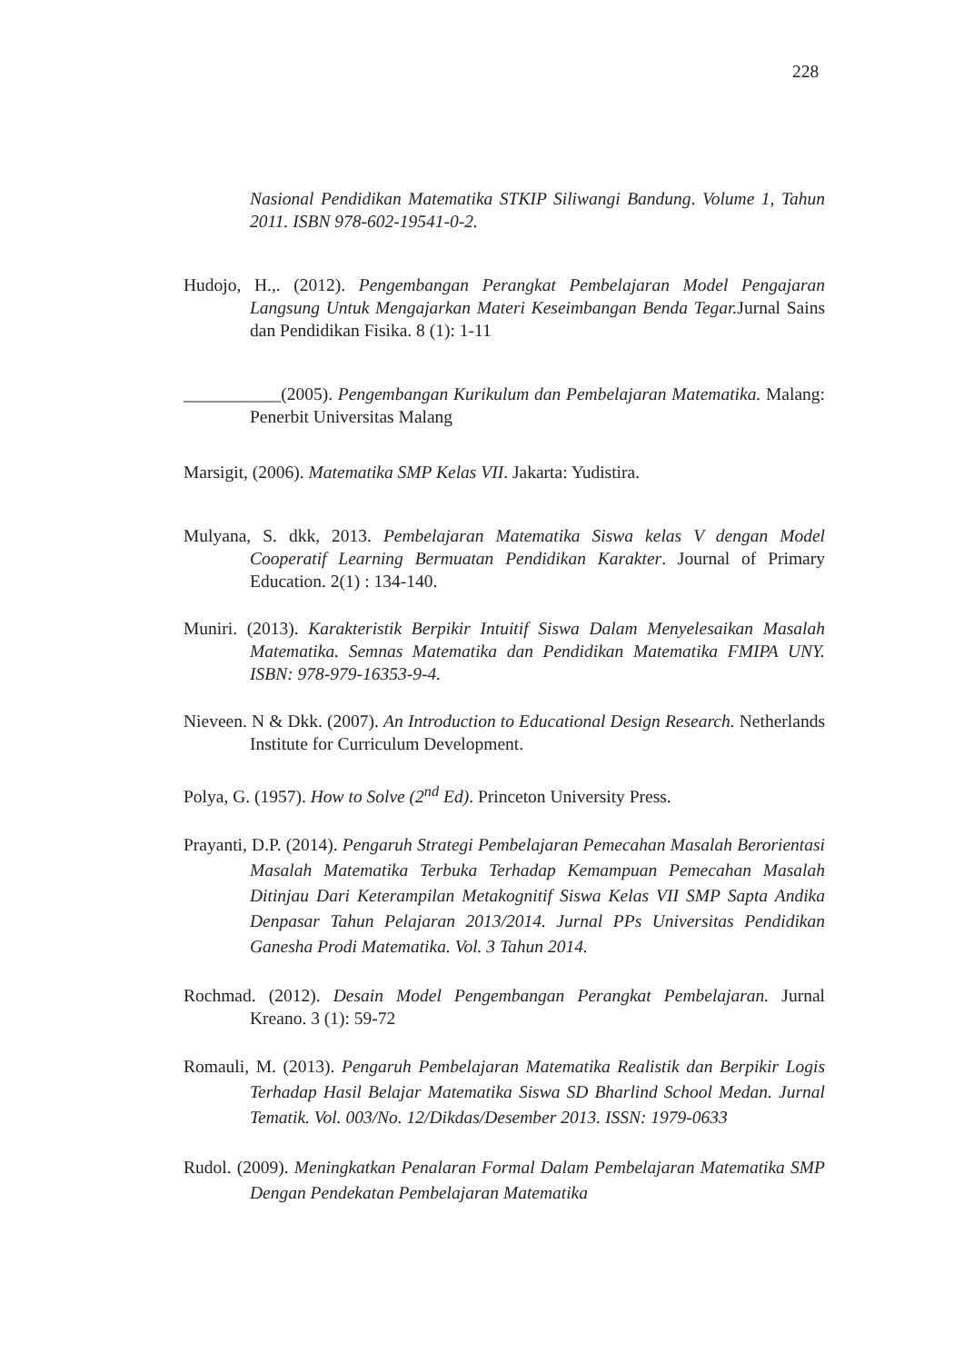228
Nasional Pendidikan Matematika STKIP Siliwangi Bandung. Volume 1, Tahun 2011. ISBN 978-602-19541-0-2.
Hudojo, H.,. (2012). Pengembangan Perangkat Pembelajaran Model Pengajaran Langsung Untuk Mengajarkan Materi Keseimbangan Benda Tegar. Jurnal Sains dan Pendidikan Fisika. 8 (1): 1-11
___________(2005). Pengembangan Kurikulum dan Pembelajaran Matematika. Malang: Penerbit Universitas Malang
Marsigit, (2006). Matematika SMP Kelas VII. Jakarta: Yudistira.
Mulyana, S. dkk, 2013. Pembelajaran Matematika Siswa kelas V dengan Model Cooperatif Learning Bermuatan Pendidikan Karakter. Journal of Primary Education. 2(1) : 134-140.
Muniri. (2013). Karakteristik Berpikir Intuitif Siswa Dalam Menyelesaikan Masalah Matematika. Semnas Matematika dan Pendidikan Matematika FMIPA UNY. ISBN: 978-979-16353-9-4.
Nieveen. N & Dkk. (2007). An Introduction to Educational Design Research. Netherlands Institute for Curriculum Development.
Polya, G. (1957). How to Solve (2<sup>nd</sup> Ed). Princeton University Press.
Prayanti, D.P. (2014). Pengaruh Strategi Pembelajaran Pemecahan Masalah Berorientasi Masalah Matematika Terbuka Terhadap Kemampuan Pemecahan Masalah Ditinjau Dari Keterampilan Metakognitif Siswa Kelas VII SMP Sapta Andika Denpasar Tahun Pelajaran 2013/2014. Jurnal PPs Universitas Pendidikan Ganesha Prodi Matematika. Vol. 3 Tahun 2014.
Rochmad. (2012). Desain Model Pengembangan Perangkat Pembelajaran. Jurnal Kreano. 3 (1): 59-72
Romauli, M. (2013). Pengaruh Pembelajaran Matematika Realistik dan Berpikir Logis Terhadap Hasil Belajar Matematika Siswa SD Bharlind School Medan. Jurnal Tematik. Vol. 003/No. 12/Dikdas/Desember 2013. ISSN: 1979-0633
Rudol. (2009). Meningkatkan Penalaran Formal Dalam Pembelajaran Matematika SMP Dengan Pendekatan Pembelajaran Matematika